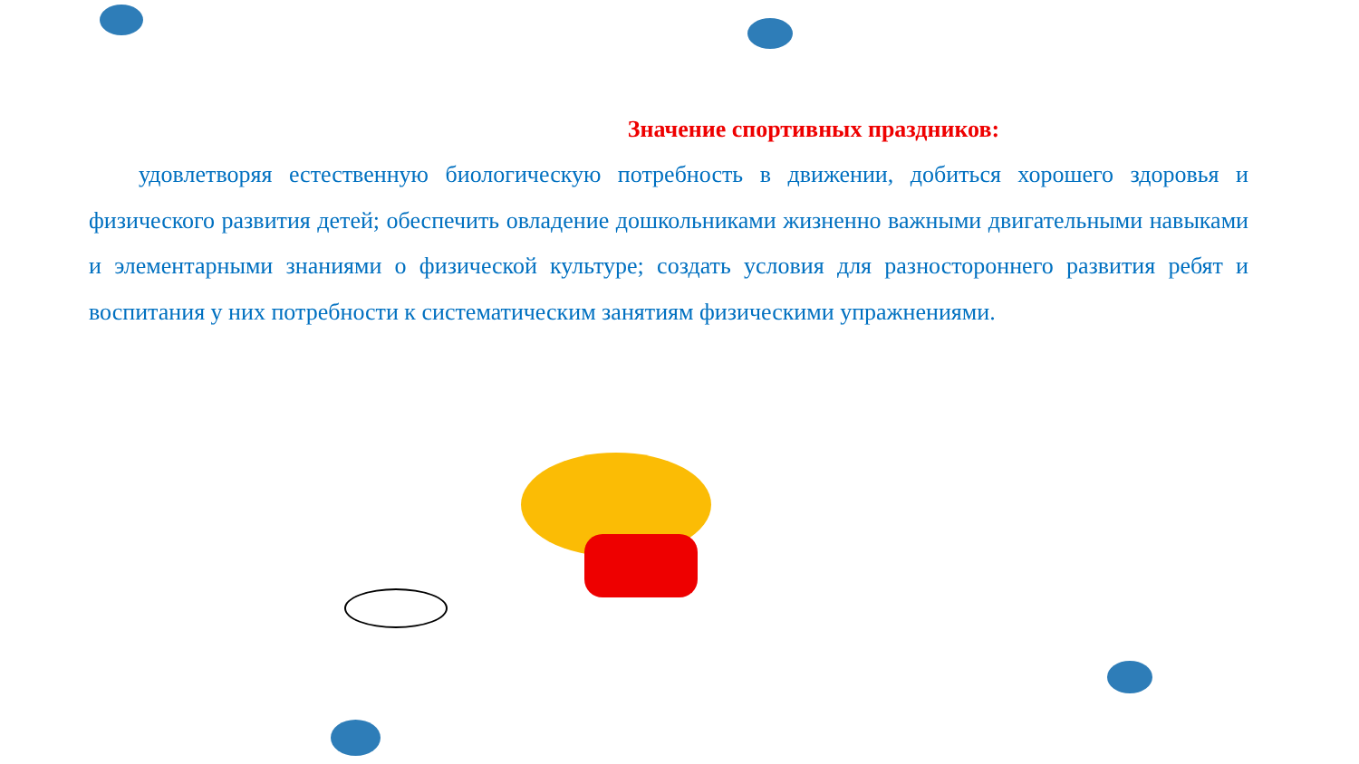Значение спортивных праздников:
удовлетворяя естественную биологическую потребность в движении, добиться хорошего здоровья и физического развития детей; обеспечить овладение дошкольниками жизненно важными двигательными навыками и элементарными знаниями о физической культуре; создать условия для разностороннего развития ребят и воспитания у них потребности к систематическим занятиям физическими упражнениями.